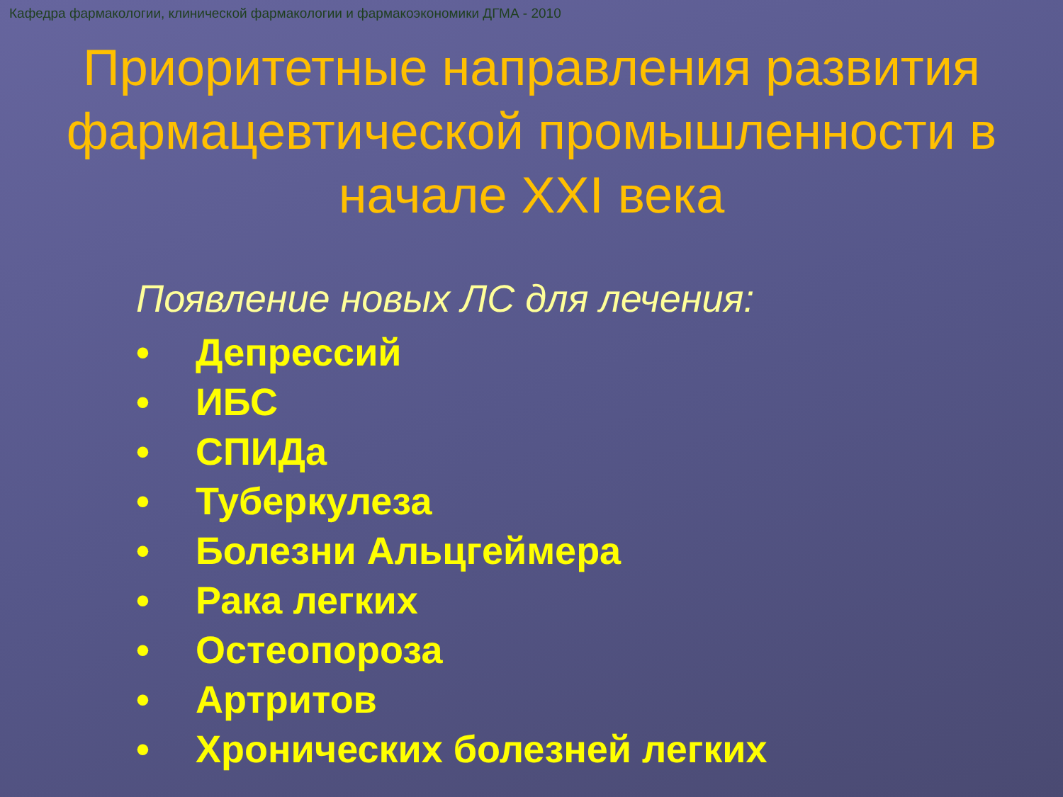Кафедра фармакологии, клинической фармакологии и фармакоэкономики ДГМА - 2010
Приоритетные направления развития фармацевтической промышленности в начале XXI века
Появление новых ЛС для лечения:
• Депрессий
• ИБС
• СПИДа
• Туберкулеза
• Болезни Альцгеймера
• Рака легких
• Остеопороза
• Артритов
• Хронических болезней легких